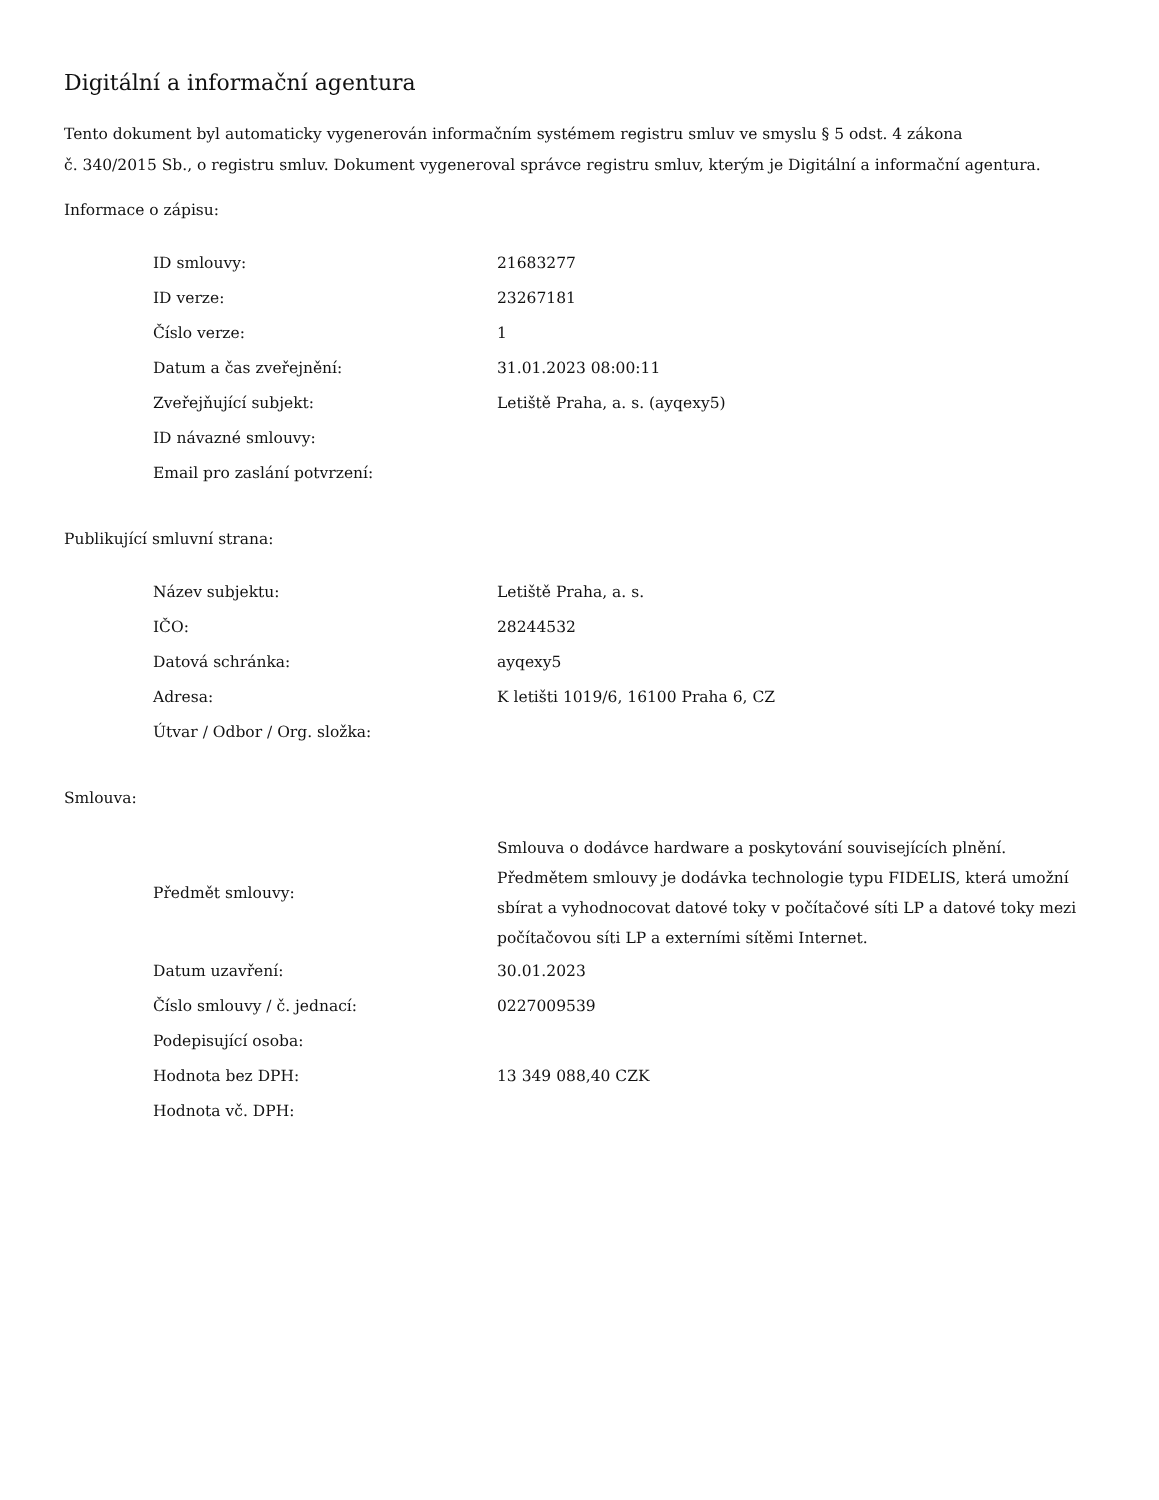Digitální a informační agentura
Tento dokument byl automaticky vygenerován informačním systémem registru smluv ve smyslu § 5 odst. 4 zákona
č. 340/2015 Sb., o registru smluv. Dokument vygeneroval správce registru smluv, kterým je Digitální a informační agentura.
Informace o zápisu:
| ID smlouvy: | 21683277 |
| ID verze: | 23267181 |
| Číslo verze: | 1 |
| Datum a čas zveřejnění: | 31.01.2023 08:00:11 |
| Zveřejňující subjekt: | Letiště Praha, a. s. (ayqexy5) |
| ID návazné smlouvy: | |
| Email pro zaslání potvrzení: | |
Publikující smluvní strana:
| Název subjektu: | Letiště Praha, a. s. |
| IČO: | 28244532 |
| Datová schránka: | ayqexy5 |
| Adresa: | K letišti 1019/6, 16100 Praha 6, CZ |
| Útvar / Odbor / Org. složka: | |
Smlouva:
| Předmět smlouvy: | Smlouva o dodávce hardware a poskytování souvisejících plnění. Předmětem smlouvy je dodávka technologie typu FIDELIS, která umožní sbírat a vyhodnocovat datové toky v počítačové síti LP a datové toky mezi počítačovou síti LP a externími sítěmi Internet. |
| Datum uzavření: | 30.01.2023 |
| Číslo smlouvy / č. jednací: | 0227009539 |
| Podepisující osoba: | |
| Hodnota bez DPH: | 13 349 088,40 CZK |
| Hodnota vč. DPH: | |